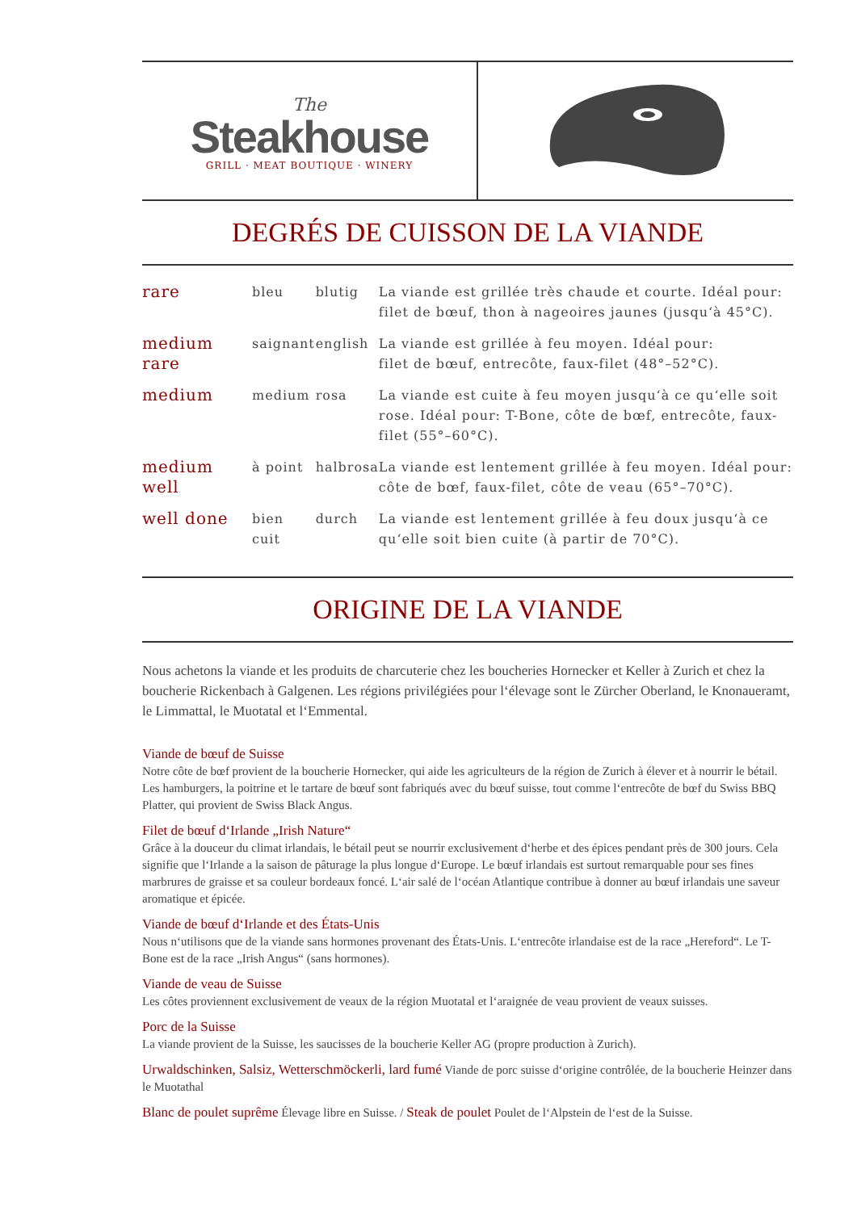The
Steakhouse
GRILL · MEAT BOUTIQUE · WINERY
DEGRÉS DE CUISSON DE LA VIANDE
| rare | bleu | blutig | La viande est grillée très chaude et courte. Idéal pour: filet de bœuf, thon à nageoires jaunes (jusqu‘à 45°C). |
| medium rare | saignant | english | La viande est grillée à feu moyen. Idéal pour: filet de bœuf, entrecôte, faux-filet (48°–52°C). |
| medium | medium | rosa | La viande est cuite à feu moyen jusqu‘à ce qu‘elle soit rose. Idéal pour: T-Bone, côte de bœf, entrecôte, faux-filet (55°–60°C). |
| medium well | à point | halbrosa | La viande est lentement grillée à feu moyen. Idéal pour: côte de bœf, faux-filet, côte de veau (65°–70°C). |
| well done | bien cuit | durch | La viande est lentement grillée à feu doux jusqu‘à ce qu‘elle soit bien cuite (à partir de 70°C). |
ORIGINE DE LA VIANDE
Nous achetons la viande et les produits de charcuterie chez les boucheries Hornecker et Keller à Zurich et chez la boucherie Rickenbach à Galgenen. Les régions privilégiées pour l‘élevage sont le Zürcher Oberland, le Knonaueramt, le Limmattal, le Muotatal et l‘Emmental.
Viande de bœuf de Suisse
Notre côte de bœf provient de la boucherie Hornecker, qui aide les agriculteurs de la région de Zurich à élever et à nourrir le bétail. Les hamburgers, la poitrine et le tartare de bœuf sont fabriqués avec du bœuf suisse, tout comme l‘entrecôte de bœf du Swiss BBQ Platter, qui provient de Swiss Black Angus.
Filet de bœuf d‘Irlande „Irish Nature“
Grâce à la douceur du climat irlandais, le bétail peut se nourrir exclusivement d‘herbe et des épices pendant près de 300 jours. Cela signifie que l‘Irlande a la saison de pâturage la plus longue d‘Europe. Le bœuf irlandais est surtout remarquable pour ses fines marbrures de graisse et sa couleur bordeaux foncé. L‘air salé de l‘océan Atlantique contribue à donner au bœuf irlandais une saveur aromatique et épicée.
Viande de bœuf d‘Irlande et des États-Unis
Nous n‘utilisons que de la viande sans hormones provenant des États-Unis. L‘entrecôte irlandaise est de la race „Hereford“. Le T-Bone est de la race „Irish Angus“ (sans hormones).
Viande de veau de Suisse
Les côtes proviennent exclusivement de veaux de la région Muotatal et l‘araignée de veau provient de veaux suisses.
Porc de la Suisse
La viande provient de la Suisse, les saucisses de la boucherie Keller AG (propre production à Zurich).
Urwaldschinken, Salsiz, Wetterschmöckerli, lard fumé Viande de porc suisse d‘origine contrôlée, de la boucherie Heinzer dans le Muotathal
Blanc de poulet suprême Élevage libre en Suisse. / Steak de poulet Poulet de l‘Alpstein de l‘est de la Suisse.